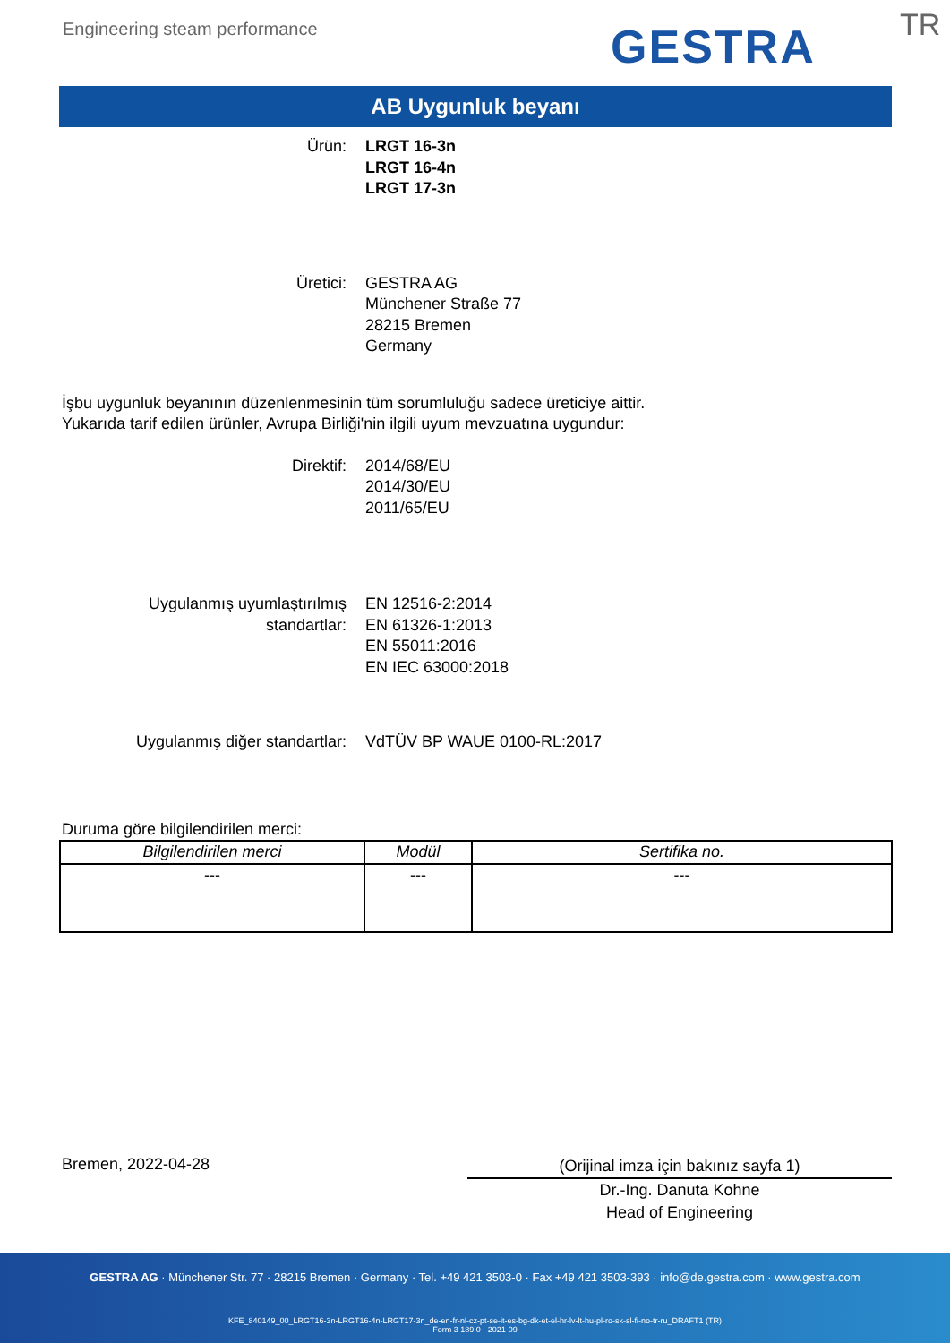Engineering steam performance GESTRA TR
AB Uygunluk beyanı
Ürün: LRGT 16-3n
LRGT 16-4n
LRGT 17-3n
Üretici: GESTRA AG
Münchener Straße 77
28215 Bremen
Germany
İşbu uygunluk beyanının düzenlenmesinin tüm sorumluluğu sadece üreticiye aittir.
Yukarıda tarif edilen ürünler, Avrupa Birliği'nin ilgili uyum mevzuatına uygundur:
Direktif: 2014/68/EU
2014/30/EU
2011/65/EU
Uygulanmış uyumlaştırılmış
standartlar:
EN 12516-2:2014
EN 61326-1:2013
EN 55011:2016
EN IEC 63000:2018
Uygulanmış diğer standartlar: VdTÜV BP WAUE 0100-RL:2017
Duruma göre bilgilendirilen merci:
| Bilgilendirilen merci | Modül | Sertifika no. |
| --- | --- | --- |
| --- | --- | --- |
Bremen, 2022-04-28
(Orijinal imza için bakınız sayfa 1)
Dr.-Ing. Danuta Kohne
Head of Engineering
GESTRA AG · Münchener Str. 77 · 28215 Bremen · Germany · Tel. +49 421 3503-0 · Fax +49 421 3503-393 · info@de.gestra.com · www.gestra.com
KFE_840149_00_LRGT16-3n-LRGT16-4n-LRGT17-3n_de-en-fr-nl-cz-pt-se-it-es-bg-dk-et-el-hr-lv-lt-hu-pl-ro-sk-sl-fi-no-tr-ru_DRAFT1 (TR)
Form 3 189 0 - 2021-09